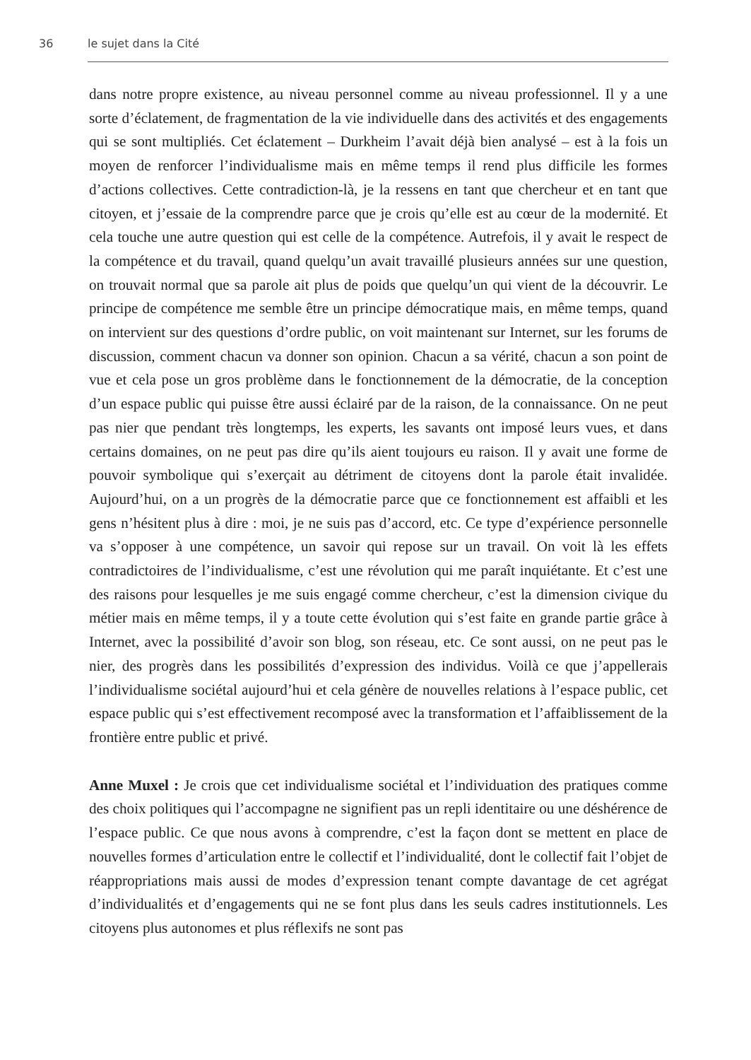36 le sujet dans la Cité
dans notre propre existence, au niveau personnel comme au niveau professionnel. Il y a une sorte d’éclatement, de fragmentation de la vie individuelle dans des activités et des engagements qui se sont multipliés. Cet éclatement – Durkheim l’avait déjà bien analysé – est à la fois un moyen de renforcer l’individualisme mais en même temps il rend plus difficile les formes d’actions collectives. Cette contradiction-là, je la ressens en tant que chercheur et en tant que citoyen, et j’essaie de la comprendre parce que je crois qu’elle est au cœur de la modernité. Et cela touche une autre question qui est celle de la compétence. Autrefois, il y avait le respect de la compétence et du travail, quand quelqu’un avait travaillé plusieurs années sur une question, on trouvait normal que sa parole ait plus de poids que quelqu’un qui vient de la découvrir. Le principe de compétence me semble être un principe démocratique mais, en même temps, quand on intervient sur des questions d’ordre public, on voit maintenant sur Internet, sur les forums de discussion, comment chacun va donner son opinion. Chacun a sa vérité, chacun a son point de vue et cela pose un gros problème dans le fonctionnement de la démocratie, de la conception d’un espace public qui puisse être aussi éclairé par de la raison, de la connaissance. On ne peut pas nier que pendant très longtemps, les experts, les savants ont imposé leurs vues, et dans certains domaines, on ne peut pas dire qu’ils aient toujours eu raison. Il y avait une forme de pouvoir symbolique qui s’exerçait au détriment de citoyens dont la parole était invalidée. Aujourd’hui, on a un progrès de la démocratie parce que ce fonctionnement est affaibli et les gens n’hésitent plus à dire : moi, je ne suis pas d’accord, etc. Ce type d’expérience personnelle va s’opposer à une compétence, un savoir qui repose sur un travail. On voit là les effets contradictoires de l’individualisme, c’est une révolution qui me paraît inquiétante. Et c’est une des raisons pour lesquelles je me suis engagé comme chercheur, c’est la dimension civique du métier mais en même temps, il y a toute cette évolution qui s’est faite en grande partie grâce à Internet, avec la possibilité d’avoir son blog, son réseau, etc. Ce sont aussi, on ne peut pas le nier, des progrès dans les possibilités d’expression des individus. Voilà ce que j’appellerais l’individualisme sociétal aujourd’hui et cela génère de nouvelles relations à l’espace public, cet espace public qui s’est effectivement recomposé avec la transformation et l’affaiblissement de la frontière entre public et privé.
Anne Muxel : Je crois que cet individualisme sociétal et l’individuation des pratiques comme des choix politiques qui l’accompagne ne signifient pas un repli identitaire ou une déshérence de l’espace public. Ce que nous avons à comprendre, c’est la façon dont se mettent en place de nouvelles formes d’articulation entre le collectif et l’individualité, dont le collectif fait l’objet de réappropriations mais aussi de modes d’expression tenant compte davantage de cet agrégat d’individualités et d’engagements qui ne se font plus dans les seuls cadres institutionnels. Les citoyens plus autonomes et plus réflexifs ne sont pas